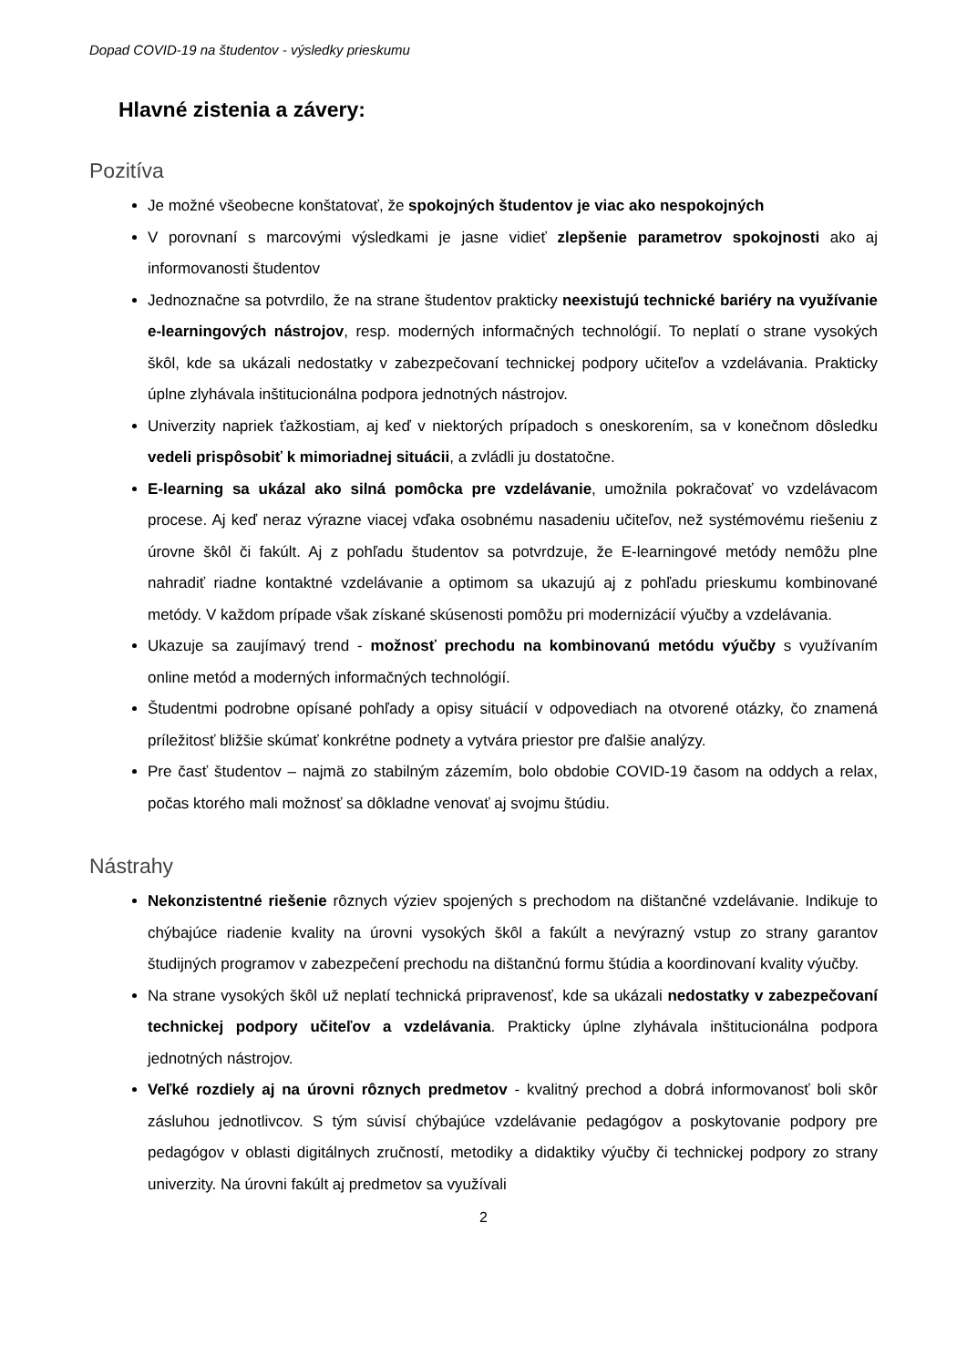Dopad COVID-19 na študentov - výsledky prieskumu
Hlavné zistenia a závery:
Pozitíva
Je možné všeobecne konštatovať, že spokojných študentov je viac ako nespokojných
V porovnaní s marcovými výsledkami je jasne vidieť zlepšenie parametrov spokojnosti ako aj informovanosti študentov
Jednoznačne sa potvrdilo, že na strane študentov prakticky neexistujú technické bariéry na využívanie e-learningových nástrojov, resp. moderných informačných technológií. To neplatí o strane vysokých škôl, kde sa ukázali nedostatky v zabezpečovaní technickej podpory učiteľov a vzdelávania. Prakticky úplne zlyhávala inštitucionálna podpora jednotných nástrojov.
Univerzity napriek ťažkostiam, aj keď v niektorých prípadoch s oneskorením, sa v konečnom dôsledku vedeli prispôsobiť k mimoriadnej situácii, a zvládli ju dostatočne.
E-learning sa ukázal ako silná pomôcka pre vzdelávanie, umožnila pokračovať vo vzdelávacom procese. Aj keď neraz výrazne viacej vďaka osobnému nasadeniu učiteľov, než systémovému riešeniu z úrovne škôl či fakúlt. Aj z pohľadu študentov sa potvrdzuje, že E-learningové metódy nemôžu plne nahradiť riadne kontaktné vzdelávanie a optimom sa ukazujú aj z pohľadu prieskumu kombinované metódy. V každom prípade však získané skúsenosti pomôžu pri modernizácií výučby a vzdelávania.
Ukazuje sa zaujímavý trend - možnosť prechodu na kombinovanú metódu výučby s využívaním online metód a moderných informačných technológií.
Študentmi podrobne opísané pohľady a opisy situácií v odpovediach na otvorené otázky, čo znamená príležitosť bližšie skúmať konkrétne podnety a vytvára priestor pre ďalšie analýzy.
Pre časť študentov – najmä zo stabilným zázemím, bolo obdobie COVID-19 časom na oddych a relax, počas ktorého mali možnosť sa dôkladne venovať aj svojmu štúdiu.
Nástrahy
Nekonzistentné riešenie rôznych výziev spojených s prechodom na dištančné vzdelávanie. Indikuje to chýbajúce riadenie kvality na úrovni vysokých škôl a fakúlt a nevýrazný vstup zo strany garantov študijných programov v zabezpečení prechodu na dištančnú formu štúdia a koordinovaní kvality výučby.
Na strane vysokých škôl už neplatí technická pripravenosť, kde sa ukázali nedostatky v zabezpečovaní technickej podpory učiteľov a vzdelávania. Prakticky úplne zlyhávala inštitucionálna podpora jednotných nástrojov.
Veľké rozdiely aj na úrovni rôznych predmetov - kvalitný prechod a dobrá informovanosť boli skôr zásluhou jednotlivcov. S tým súvisí chýbajúce vzdelávanie pedagógov a poskytovanie podpory pre pedagógov v oblasti digitálnych zručností, metodiky a didaktiky výučby či technickej podpory zo strany univerzity. Na úrovni fakúlt aj predmetov sa využívali
2